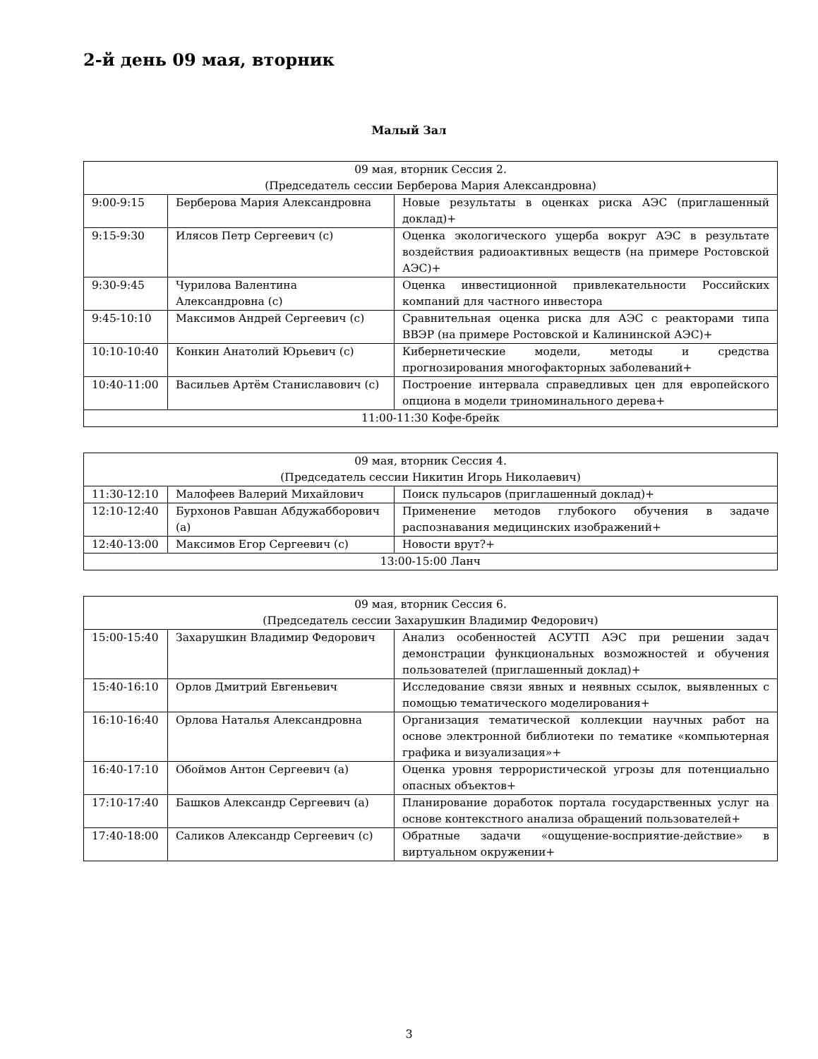2-й день 09 мая, вторник
Малый Зал
| 09 мая, вторник Сессия 2. (Председатель сессии Берберова Мария Александровна) | | |
| --- | --- | --- |
| 9:00-9:15 | Берберова Мария Александровна | Новые результаты в оценках риска АЭС (приглашенный доклад)+ |
| 9:15-9:30 | Илясов Петр Сергеевич (с) | Оценка экологического ущерба вокруг АЭС в результате воздействия радиоактивных веществ (на примере Ростовской АЭС)+ |
| 9:30-9:45 | Чурилова Валентина Александровна (с) | Оценка инвестиционной привлекательности Российских компаний для частного инвестора |
| 9:45-10:10 | Максимов Андрей Сергеевич (с) | Сравнительная оценка риска для АЭС с реакторами типа ВВЭР (на примере Ростовской и Калининской АЭС)+ |
| 10:10-10:40 | Конкин Анатолий Юрьевич (с) | Кибернетические модели, методы и средства прогнозирования многофакторных заболеваний+ |
| 10:40-11:00 | Васильев Артём Станиславович (с) | Построение интервала справедливых цен для европейского опциона в модели триноминального дерева+ |
| 11:00-11:30 Кофе-брейк | | |
| 09 мая, вторник Сессия 4. (Председатель сессии Никитин Игорь Николаевич) | | |
| --- | --- | --- |
| 11:30-12:10 | Малофеев Валерий Михайлович | Поиск пульсаров (приглашенный доклад)+ |
| 12:10-12:40 | Бурхонов Равшан Абдужабборович (а) | Применение методов глубокого обучения в задаче распознавания медицинских изображений+ |
| 12:40-13:00 | Максимов Егор Сергеевич (с) | Новости врут?+ |
| 13:00-15:00 Ланч | | |
| 09 мая, вторник Сессия 6. (Председатель сессии Захарушкин Владимир Федорович) | | |
| --- | --- | --- |
| 15:00-15:40 | Захарушкин Владимир Федорович | Анализ особенностей АСУТП АЭС при решении задач демонстрации функциональных возможностей и обучения пользователей (приглашенный доклад)+ |
| 15:40-16:10 | Орлов Дмитрий Евгеньевич | Исследование связи явных и неявных ссылок, выявленных с помощью тематического моделирования+ |
| 16:10-16:40 | Орлова Наталья Александровна | Организация тематической коллекции научных работ на основе электронной библиотеки по тематике «компьютерная графика и визуализация»+ |
| 16:40-17:10 | Обоймов Антон Сергеевич (а) | Оценка уровня террористической угрозы для потенциально опасных объектов+ |
| 17:10-17:40 | Башков Александр Сергеевич (а) | Планирование доработок портала государственных услуг на основе контекстного анализа обращений пользователей+ |
| 17:40-18:00 | Саликов Александр Сергеевич (с) | Обратные задачи «ощущение-восприятие-действие» в виртуальном окружении+ |
3